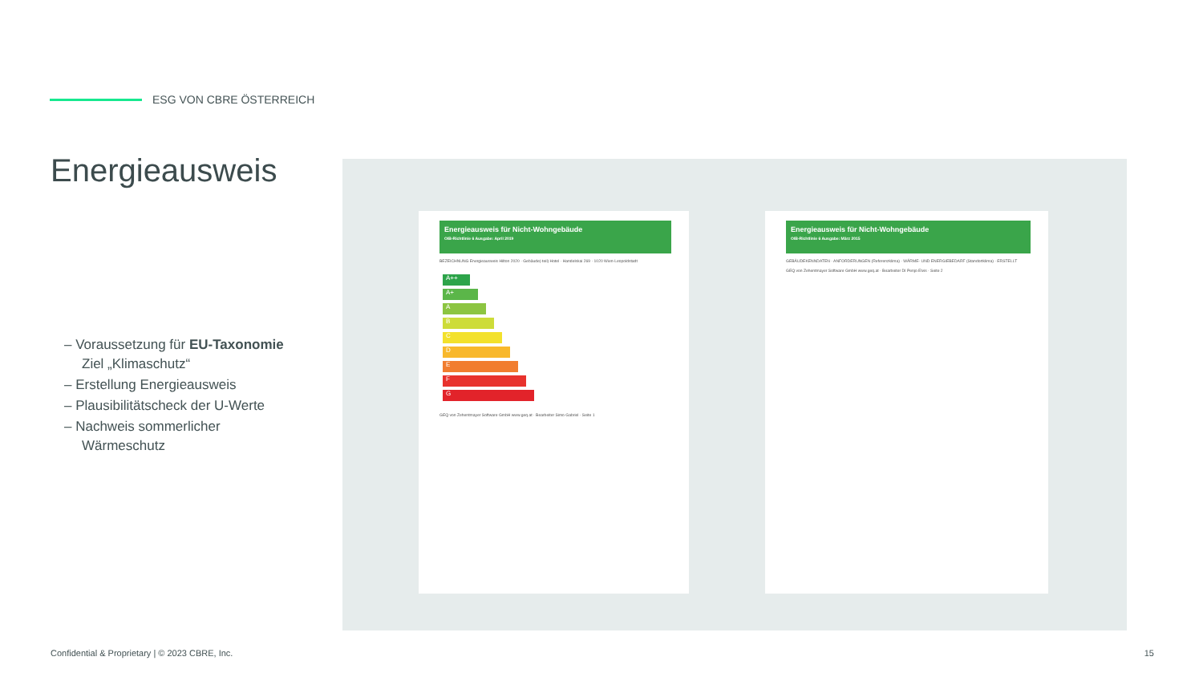ESG VON CBRE ÖSTERREICH
Energieausweis
– Voraussetzung für EU-Taxonomie Ziel „Klimaschutz“
– Erstellung Energieausweis
– Plausibilitätscheck der U-Werte
– Nachweis sommerlicher Wärmeschutz
Energieausweis für Nicht-Wohngebäude
OIB-Richtlinie 6 Ausgabe: April 2019
BEZEICHNUNG Energieausweis Hilton 2020 · Gebäude(-teil) Hotel · Handelskai 269 · 1020 Wien-Leopoldstadt
A++
A+
A
B
C
D
E
F
G
GEQ von Zehentmayer Software GmbH www.geq.at · Bearbeiter Simo Gabriel · Seite 1
Energieausweis für Nicht-Wohngebäude
OIB-Richtlinie 6 Ausgabe: März 2015
GEBÄUDEKENNDATEN · ANFORDERUNGEN (Referenzklima) · WÄRME- UND ENERGIEBEDARF (Standortklima) · ERSTELLT
GEQ von Zehentmayer Software GmbH www.geq.at · Bearbeiter DI Penjo Elvis · Seite 2
Confidential & Proprietary | © 2023 CBRE, Inc.
15